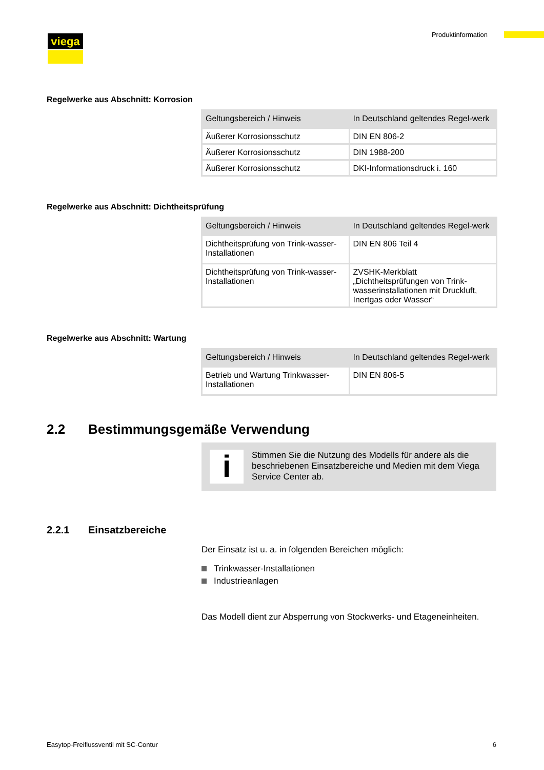viega Produktinformation
Regelwerke aus Abschnitt: Korrosion
| Geltungsbereich / Hinweis | In Deutschland geltendes Regel-werk |
| --- | --- |
| Äußerer Korrosionsschutz | DIN EN 806-2 |
| Äußerer Korrosionsschutz | DIN 1988-200 |
| Äußerer Korrosionsschutz | DKI-Informationsdruck i. 160 |
Regelwerke aus Abschnitt: Dichtheitsprüfung
| Geltungsbereich / Hinweis | In Deutschland geltendes Regel-werk |
| --- | --- |
| Dichtheitsprüfung von Trink-wasser-Installationen | DIN EN 806 Teil 4 |
| Dichtheitsprüfung von Trink-wasser-Installationen | ZVSHK-Merkblatt „Dichtheitsprüfungen von Trink-wasserinstallationen mit Druckluft, Inertgas oder Wasser“ |
Regelwerke aus Abschnitt: Wartung
| Geltungsbereich / Hinweis | In Deutschland geltendes Regel-werk |
| --- | --- |
| Betrieb und Wartung Trinkwasser-Installationen | DIN EN 806-5 |
2.2 Bestimmungsgemäße Verwendung
i
Stimmen Sie die Nutzung des Modells für andere als die beschriebenen Einsatzbereiche und Medien mit dem Viega Service Center ab.
2.2.1 Einsatzbereiche
Der Einsatz ist u. a. in folgenden Bereichen möglich:
Trinkwasser-Installationen
Industrieanlagen
Das Modell dient zur Absperrung von Stockwerks- und Etageneinheiten.
Easytop-Freiflussventil mit SC-Contur 6